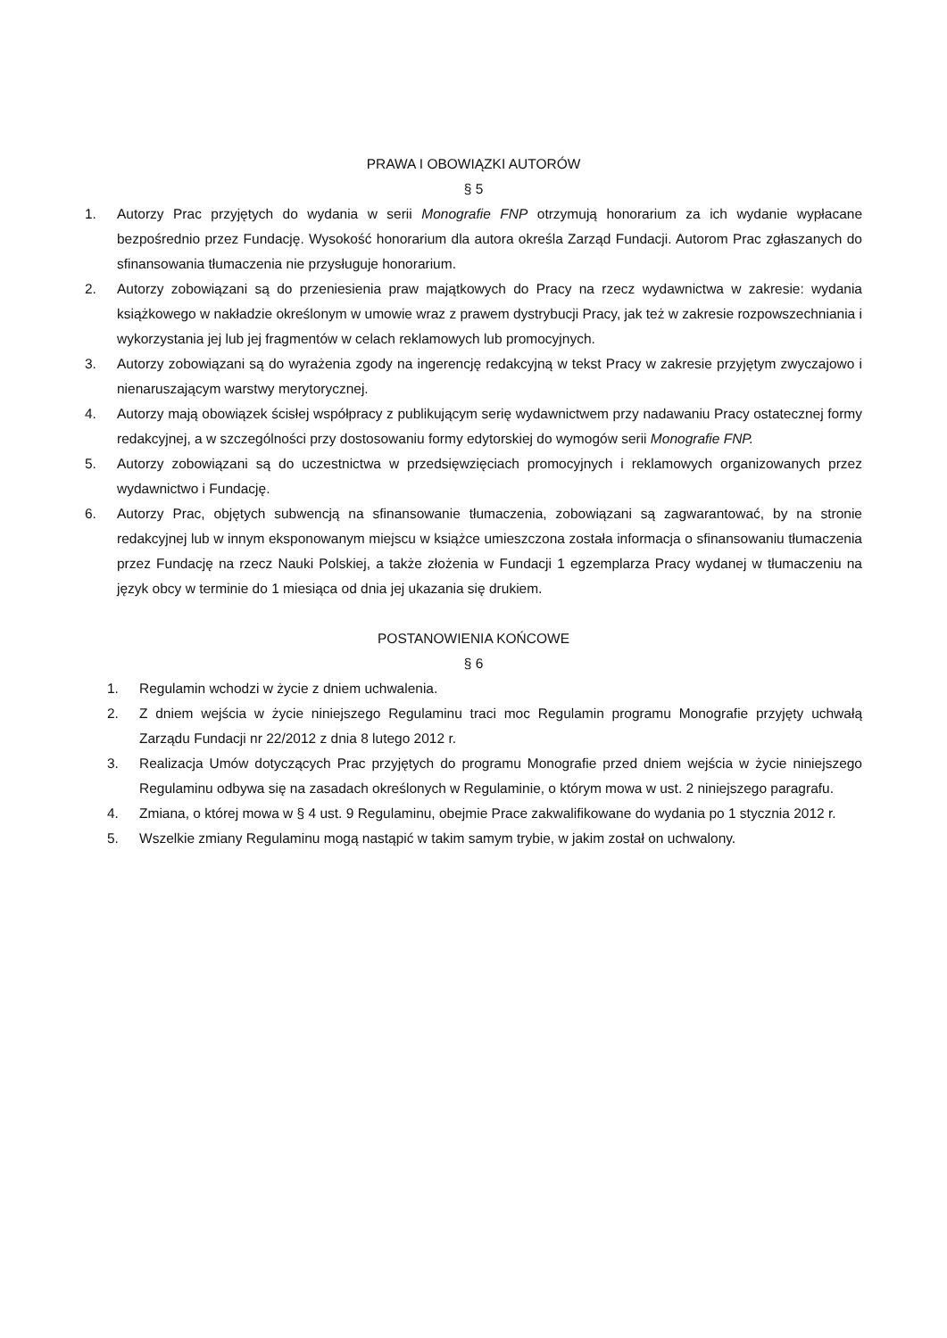PRAWA I OBOWIĄZKI AUTORÓW
§ 5
1. Autorzy Prac przyjętych do wydania w serii Monografie FNP otrzymują honorarium za ich wydanie wypłacane bezpośrednio przez Fundację. Wysokość honorarium dla autora określa Zarząd Fundacji. Autorom Prac zgłaszanych do sfinansowania tłumaczenia nie przysługuje honorarium.
2. Autorzy zobowiązani są do przeniesienia praw majątkowych do Pracy na rzecz wydawnictwa w zakresie: wydania książkowego w nakładzie określonym w umowie wraz z prawem dystrybucji Pracy, jak też w zakresie rozpowszechniania i wykorzystania jej lub jej fragmentów w celach reklamowych lub promocyjnych.
3. Autorzy zobowiązani są do wyrażenia zgody na ingerencję redakcyjną w tekst Pracy w zakresie przyjętym zwyczajowo i nienaruszającym warstwy merytorycznej.
4. Autorzy mają obowiązek ścisłej współpracy z publikującym serię wydawnictwem przy nadawaniu Pracy ostatecznej formy redakcyjnej, a w szczególności przy dostosowaniu formy edytorskiej do wymogów serii Monografie FNP.
5. Autorzy zobowiązani są do uczestnictwa w przedsięwzięciach promocyjnych i reklamowych organizowanych przez wydawnictwo i Fundację.
6. Autorzy Prac, objętych subwencją na sfinansowanie tłumaczenia, zobowiązani są zagwarantować, by na stronie redakcyjnej lub w innym eksponowanym miejscu w książce umieszczona została informacja o sfinansowaniu tłumaczenia przez Fundację na rzecz Nauki Polskiej, a także złożenia w Fundacji 1 egzemplarza Pracy wydanej w tłumaczeniu na język obcy w terminie do 1 miesiąca od dnia jej ukazania się drukiem.
POSTANOWIENIA KOŃCOWE
§ 6
1. Regulamin wchodzi w życie z dniem uchwalenia.
2. Z dniem wejścia w życie niniejszego Regulaminu traci moc Regulamin programu Monografie przyjęty uchwałą Zarządu Fundacji nr 22/2012 z dnia 8 lutego 2012 r.
3. Realizacja Umów dotyczących Prac przyjętych do programu Monografie przed dniem wejścia w życie niniejszego Regulaminu odbywa się na zasadach określonych w Regulaminie, o którym mowa w ust. 2 niniejszego paragrafu.
4. Zmiana, o której mowa w § 4 ust. 9 Regulaminu, obejmie Prace zakwalifikowane do wydania po 1 stycznia 2012 r.
5. Wszelkie zmiany Regulaminu mogą nastąpić w takim samym trybie, w jakim został on uchwalony.